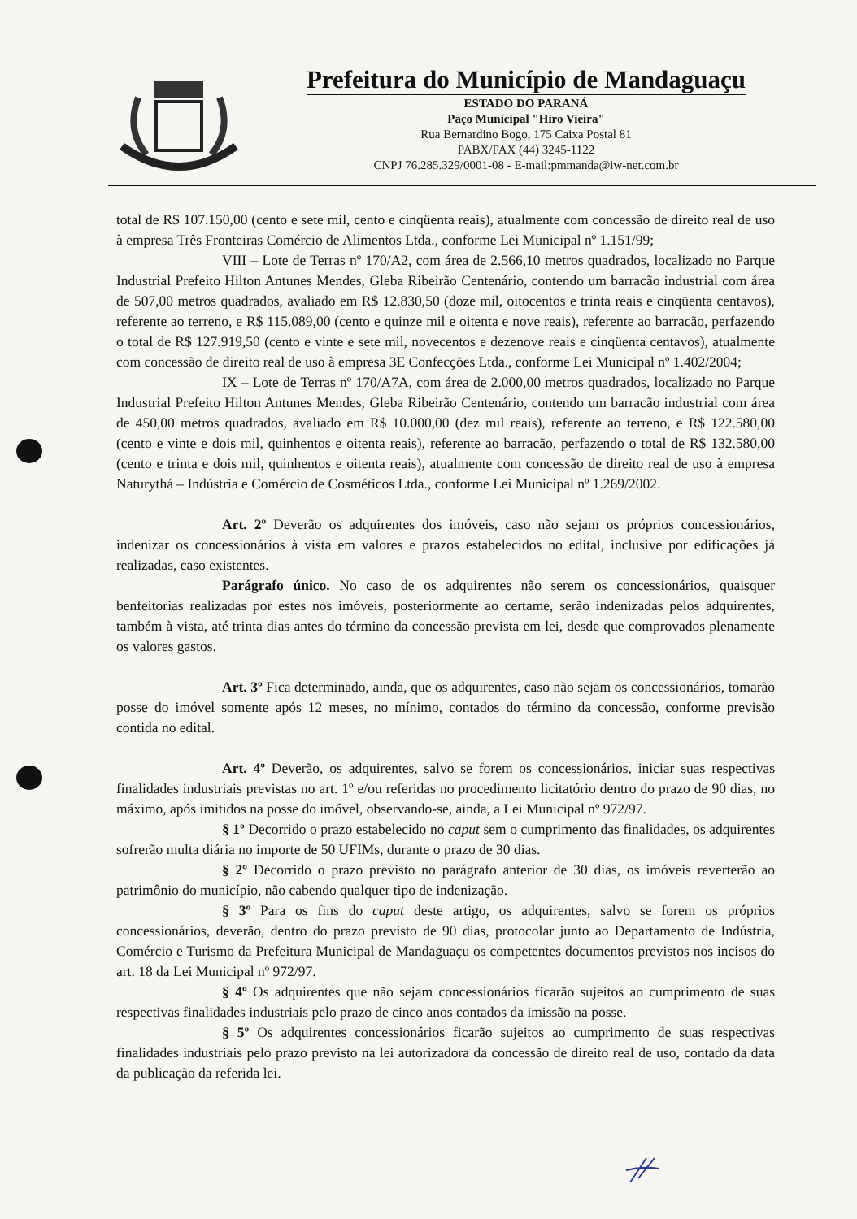Prefeitura do Município de Mandaguaçu
ESTADO DO PARANÁ
Paço Municipal "Hiro Vieira"
Rua Bernardino Bogo, 175 Caixa Postal 81
PABX/FAX (44) 3245-1122
CNPJ 76.285.329/0001-08 - E-mail:pmmanda@iw-net.com.br
total de R$ 107.150,00 (cento e sete mil, cento e cinqüenta reais), atualmente com concessão de direito real de uso à empresa Três Fronteiras Comércio de Alimentos Ltda., conforme Lei Municipal nº 1.151/99;
VIII – Lote de Terras nº 170/A2, com área de 2.566,10 metros quadrados, localizado no Parque Industrial Prefeito Hilton Antunes Mendes, Gleba Ribeirão Centenário, contendo um barracão industrial com área de 507,00 metros quadrados, avaliado em R$ 12.830,50 (doze mil, oitocentos e trinta reais e cinqüenta centavos), referente ao terreno, e R$ 115.089,00 (cento e quinze mil e oitenta e nove reais), referente ao barracão, perfazendo o total de R$ 127.919,50 (cento e vinte e sete mil, novecentos e dezenove reais e cinqüenta centavos), atualmente com concessão de direito real de uso à empresa 3E Confecções Ltda., conforme Lei Municipal nº 1.402/2004;
IX – Lote de Terras nº 170/A7A, com área de 2.000,00 metros quadrados, localizado no Parque Industrial Prefeito Hilton Antunes Mendes, Gleba Ribeirão Centenário, contendo um barracão industrial com área de 450,00 metros quadrados, avaliado em R$ 10.000,00 (dez mil reais), referente ao terreno, e R$ 122.580,00 (cento e vinte e dois mil, quinhentos e oitenta reais), referente ao barracão, perfazendo o total de R$ 132.580,00 (cento e trinta e dois mil, quinhentos e oitenta reais), atualmente com concessão de direito real de uso à empresa Naturythá – Indústria e Comércio de Cosméticos Ltda., conforme Lei Municipal nº 1.269/2002.
Art. 2º Deverão os adquirentes dos imóveis, caso não sejam os próprios concessionários, indenizar os concessionários à vista em valores e prazos estabelecidos no edital, inclusive por edificações já realizadas, caso existentes.
Parágrafo único. No caso de os adquirentes não serem os concessionários, quaisquer benfeitorias realizadas por estes nos imóveis, posteriormente ao certame, serão indenizadas pelos adquirentes, também à vista, até trinta dias antes do término da concessão prevista em lei, desde que comprovados plenamente os valores gastos.
Art. 3º Fica determinado, ainda, que os adquirentes, caso não sejam os concessionários, tomarão posse do imóvel somente após 12 meses, no mínimo, contados do término da concessão, conforme previsão contida no edital.
Art. 4º Deverão, os adquirentes, salvo se forem os concessionários, iniciar suas respectivas finalidades industriais previstas no art. 1º e/ou referidas no procedimento licitatório dentro do prazo de 90 dias, no máximo, após imitidos na posse do imóvel, observando-se, ainda, a Lei Municipal nº 972/97.
§ 1º Decorrido o prazo estabelecido no caput sem o cumprimento das finalidades, os adquirentes sofrerão multa diária no importe de 50 UFIMs, durante o prazo de 30 dias.
§ 2º Decorrido o prazo previsto no parágrafo anterior de 30 dias, os imóveis reverterão ao patrimônio do município, não cabendo qualquer tipo de indenização.
§ 3º Para os fins do caput deste artigo, os adquirentes, salvo se forem os próprios concessionários, deverão, dentro do prazo previsto de 90 dias, protocolar junto ao Departamento de Indústria, Comércio e Turismo da Prefeitura Municipal de Mandaguaçu os competentes documentos previstos nos incisos do art. 18 da Lei Municipal nº 972/97.
§ 4º Os adquirentes que não sejam concessionários ficarão sujeitos ao cumprimento de suas respectivas finalidades industriais pelo prazo de cinco anos contados da imissão na posse.
§ 5º Os adquirentes concessionários ficarão sujeitos ao cumprimento de suas respectivas finalidades industriais pelo prazo previsto na lei autorizadora da concessão de direito real de uso, contado da data da publicação da referida lei.